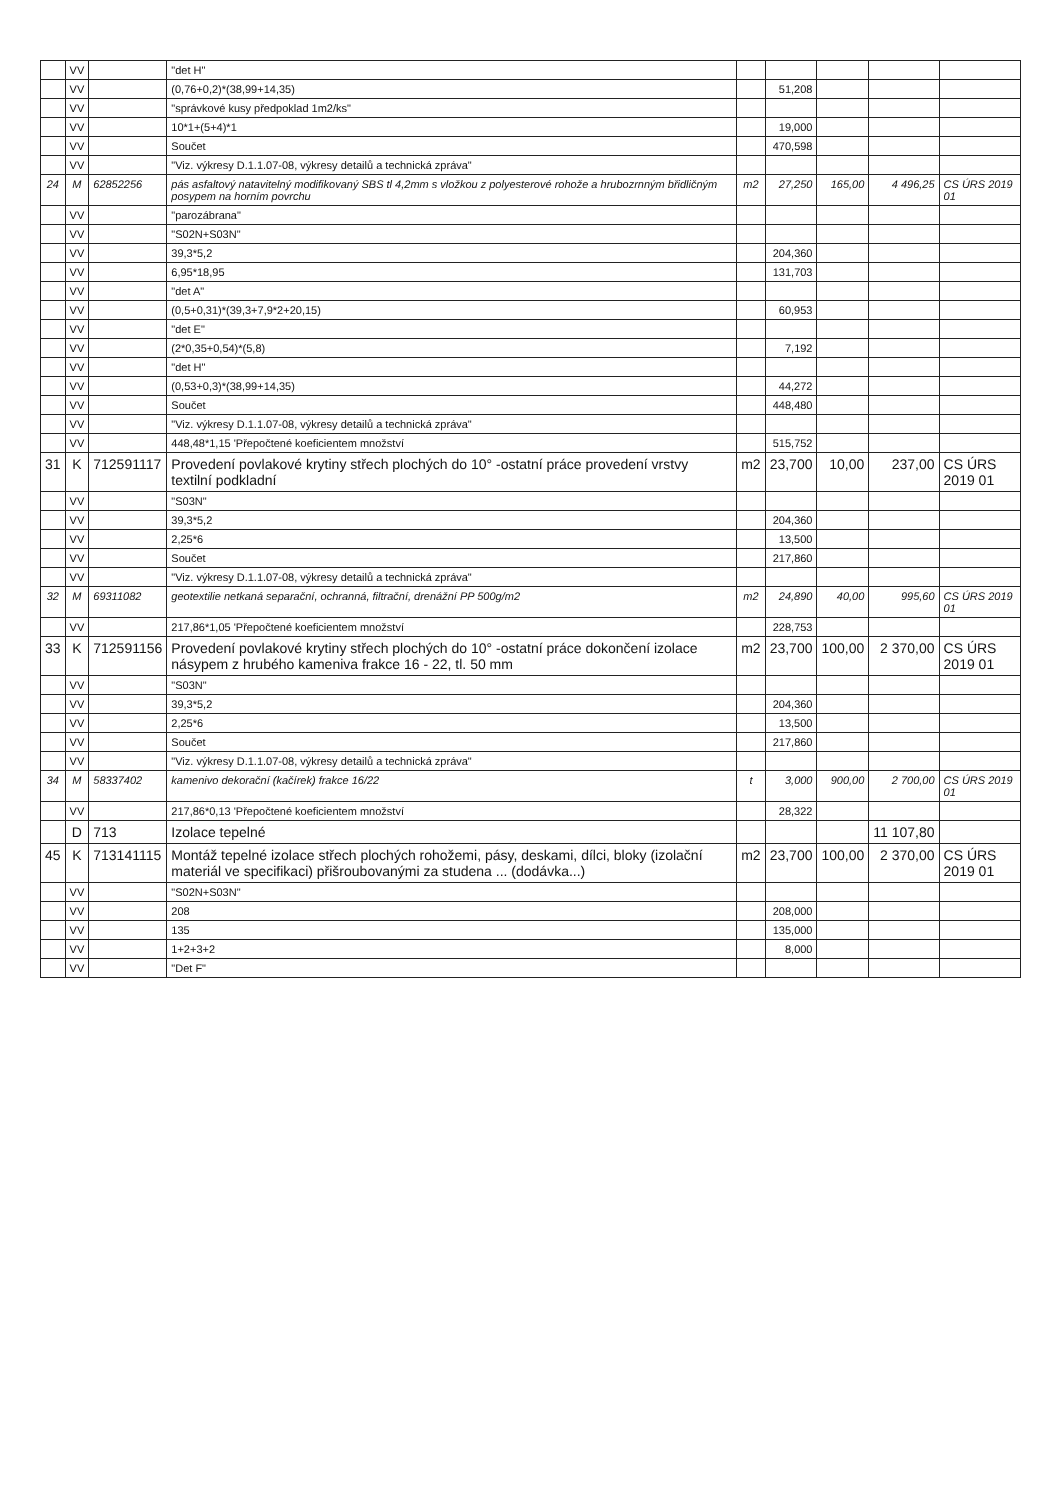| | VV | | "det H" | | | | | |
| | VV | | (0,76+0,2)*(38,99+14,35) | | 51,208 | | | |
| | VV | | "správkové kusy předpoklad 1m2/ks" | | | | | |
| | VV | | 10*1+(5+4)*1 | | 19,000 | | | |
| | VV | | Součet | | 470,598 | | | |
| | VV | | "Viz. výkresy D.1.1.07-08, výkresy detailů a technická zpráva" | | | | | |
| 24 | M | 62852256 | pás asfaltový natavitelný modifikovaný SBS tl 4,2mm s vložkou z polyesterové rohože a hrubozrnným břidličným posypem na horním povrchu | m2 | 27,250 | 165,00 | 4 496,25 | CS ÚRS 2019 01 |
| | VV | | "parozábrana" | | | | | |
| | VV | | "S02N+S03N" | | | | | |
| | VV | | 39,3*5,2 | | 204,360 | | | |
| | VV | | 6,95*18,95 | | 131,703 | | | |
| | VV | | "det A" | | | | | |
| | VV | | (0,5+0,31)*(39,3+7,9*2+20,15) | | 60,953 | | | |
| | VV | | "det E" | | | | | |
| | VV | | (2*0,35+0,54)*(5,8) | | 7,192 | | | |
| | VV | | "det H" | | | | | |
| | VV | | (0,53+0,3)*(38,99+14,35) | | 44,272 | | | |
| | VV | | Součet | | 448,480 | | | |
| | VV | | "Viz. výkresy D.1.1.07-08, výkresy detailů a technická zpráva" | | | | | |
| | VV | | 448,48*1,15 'Přepočtené koeficientem množství | | 515,752 | | | |
| 31 | K | 712591117 | Provedení povlakové krytiny střech plochých do 10° -ostatní práce provedení vrstvy textilní podkladní | m2 | 23,700 | 10,00 | 237,00 | CS ÚRS 2019 01 |
| | VV | | "S03N" | | | | | |
| | VV | | 39,3*5,2 | | 204,360 | | | |
| | VV | | 2,25*6 | | 13,500 | | | |
| | VV | | Součet | | 217,860 | | | |
| | VV | | "Viz. výkresy D.1.1.07-08, výkresy detailů a technická zpráva" | | | | | |
| 32 | M | 69311082 | geotextilie netkaná separační, ochranná, filtrační, drenážní PP 500g/m2 | m2 | 24,890 | 40,00 | 995,60 | CS ÚRS 2019 01 |
| | VV | | 217,86*1,05 'Přepočtené koeficientem množství | | 228,753 | | | |
| 33 | K | 712591156 | Provedení povlakové krytiny střech plochých do 10° -ostatní práce dokončení izolace násypem z hrubého kameniva frakce 16 - 22, tl. 50 mm | m2 | 23,700 | 100,00 | 2 370,00 | CS ÚRS 2019 01 |
| | VV | | "S03N" | | | | | |
| | VV | | 39,3*5,2 | | 204,360 | | | |
| | VV | | 2,25*6 | | 13,500 | | | |
| | VV | | Součet | | 217,860 | | | |
| | VV | | "Viz. výkresy D.1.1.07-08, výkresy detailů a technická zpráva" | | | | | |
| 34 | M | 58337402 | kamenivo dekorační (kačírek) frakce 16/22 | t | 3,000 | 900,00 | 2 700,00 | CS ÚRS 2019 01 |
| | VV | | 217,86*0,13 'Přepočtené koeficientem množství | | 28,322 | | | |
| | D | 713 | Izolace tepelné | | | | 11 107,80 | |
| 45 | K | 713141115 | Montáž tepelné izolace střech plochých rohožemi, pásy, deskami, dílci, bloky (izolační materiál ve specifikaci) přišroubovanými za studena ... (dodávka...) | m2 | 23,700 | 100,00 | 2 370,00 | CS ÚRS 2019 01 |
| | VV | | "S02N+S03N" | | | | | |
| | VV | | 208 | | 208,000 | | | |
| | VV | | 135 | | 135,000 | | | |
| | VV | | 1+2+3+2 | | 8,000 | | | |
| | VV | | "Det F" | | | | | |